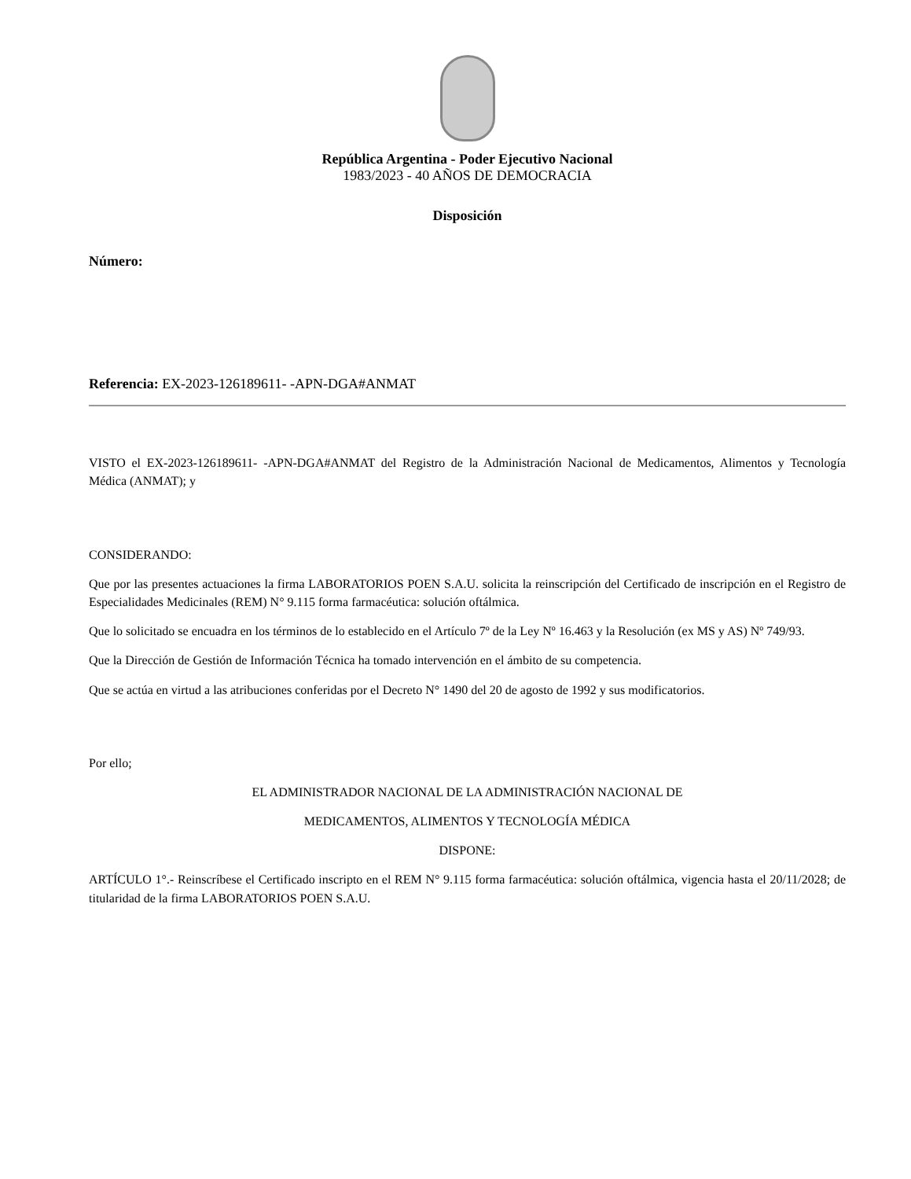República Argentina - Poder Ejecutivo Nacional
1983/2023 - 40 AÑOS DE DEMOCRACIA
Disposición
Número:
Referencia: EX-2023-126189611- -APN-DGA#ANMAT
VISTO el EX-2023-126189611- -APN-DGA#ANMAT del Registro de la Administración Nacional de Medicamentos, Alimentos y Tecnología Médica (ANMAT); y
CONSIDERANDO:
Que por las presentes actuaciones la firma LABORATORIOS POEN S.A.U. solicita la reinscripción del Certificado de inscripción en el Registro de Especialidades Medicinales (REM) N° 9.115 forma farmacéutica: solución oftálmica.
Que lo solicitado se encuadra en los términos de lo establecido en el Artículo 7º de la Ley Nº 16.463 y la Resolución (ex MS y AS) Nº 749/93.
Que la Dirección de Gestión de Información Técnica ha tomado intervención en el ámbito de su competencia.
Que se actúa en virtud a las atribuciones conferidas por el Decreto N° 1490 del 20 de agosto de 1992 y sus modificatorios.
Por ello;
EL ADMINISTRADOR NACIONAL DE LA ADMINISTRACIÓN NACIONAL DE
MEDICAMENTOS, ALIMENTOS Y TECNOLOGÍA MÉDICA
DISPONE:
ARTÍCULO 1°.- Reinscríbese el Certificado inscripto en el REM N° 9.115 forma farmacéutica: solución oftálmica, vigencia hasta el 20/11/2028; de titularidad de la firma LABORATORIOS POEN S.A.U.